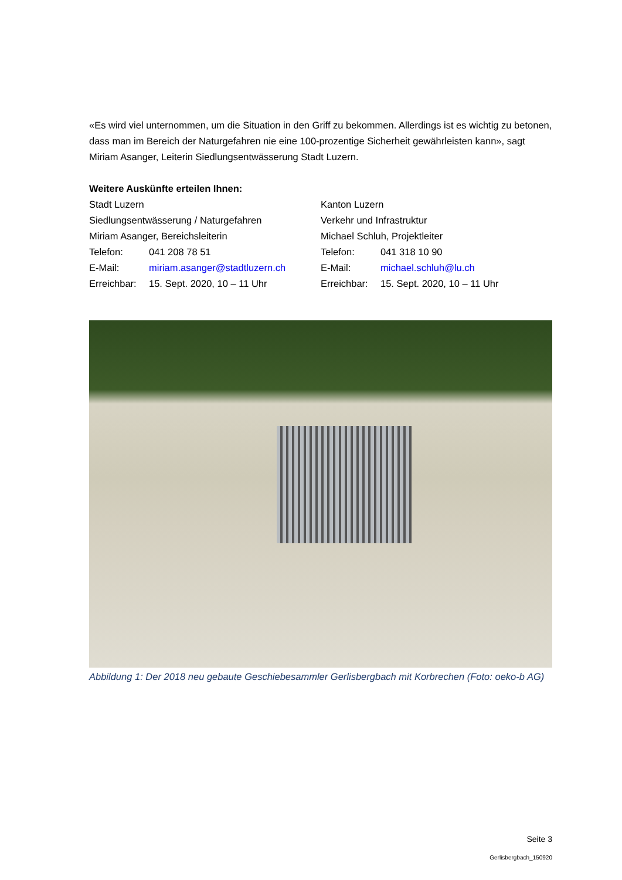«Es wird viel unternommen, um die Situation in den Griff zu bekommen. Allerdings ist es wichtig zu betonen, dass man im Bereich der Naturgefahren nie eine 100-prozentige Sicherheit gewährleisten kann», sagt Miriam Asanger, Leiterin Siedlungsentwässerung Stadt Luzern.
Weitere Auskünfte erteilen Ihnen:
Stadt Luzern
Siedlungsentwässerung / Naturgefahren
Miriam Asanger, Bereichsleiterin
Telefon: 041 208 78 51
E-Mail: miriam.asanger@stadtluzern.ch
Erreichbar: 15. Sept. 2020, 10 – 11 Uhr
Kanton Luzern
Verkehr und Infrastruktur
Michael Schluh, Projektleiter
Telefon: 041 318 10 90
E-Mail: michael.schluh@lu.ch
Erreichbar: 15. Sept. 2020, 10 – 11 Uhr
Abbildung 1: Der 2018 neu gebaute Geschiebesammler Gerlisbergbach mit Korbrechen (Foto: oeko-b AG)
Seite 3
Gerlisbergbach_150920